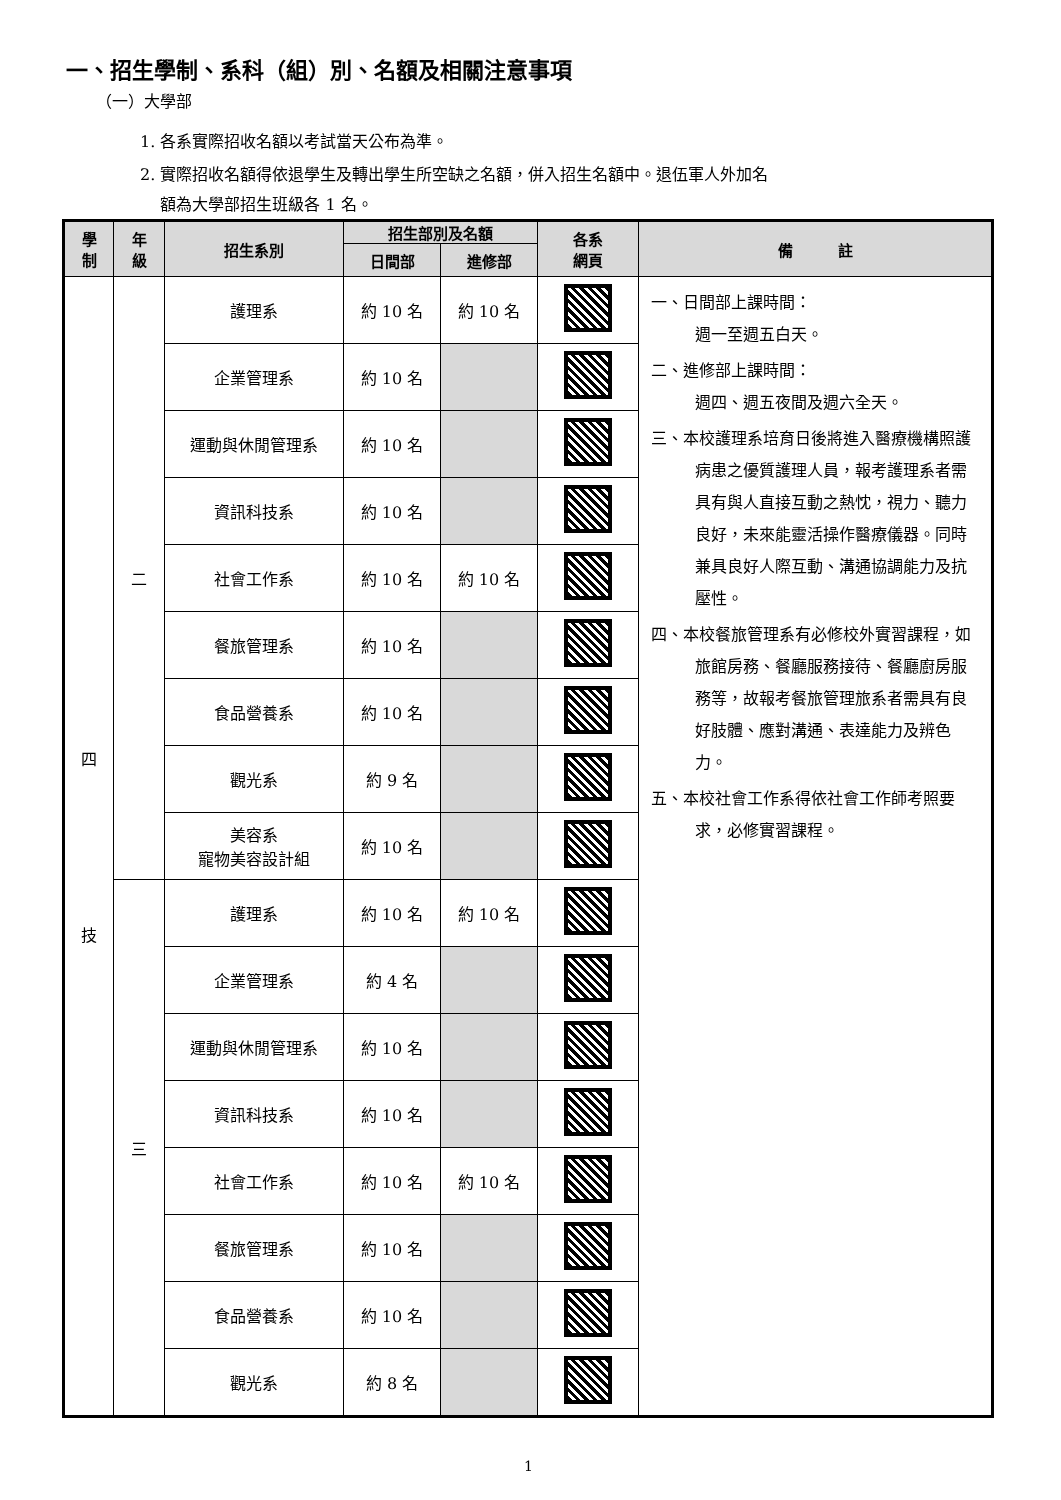一、招生學制、系科（組）別、名額及相關注意事項
（一）大學部
1. 各系實際招收名額以考試當天公布為準。
2. 實際招收名額得依退學生及轉出學生所空缺之名額，併入招生名額中。退伍軍人外加名
額為大學部招生班級各 1 名。
| 學 制 | 年 級 | 招生系別 | 招生部別及名額 | | 各系 網頁 | 備 註 |
| --- | --- | --- | --- | --- | --- | --- |
| | | | 日間部 | 進修部 | | |
| 四 技 | 二 | 護理系 | 約 10 名 | 約 10 名 | | 一、日間部上課時間： 週一至週五白天。 二、進修部上課時間： 週四、週五夜間及週六全天。 三、本校護理系培育日後將進入醫療機構照護病患之優質護理人員，報考護理系者需具有與人直接互動之熱忱，視力、聽力良好，未來能靈活操作醫療儀器。同時兼具良好人際互動、溝通協調能力及抗壓性。 四、本校餐旅管理系有必修校外實習課程，如旅館房務、餐廳服務接待、餐廳廚房服務等，故報考餐旅管理旅系者需具有良好肢體、應對溝通、表達能力及辨色力。 五、本校社會工作系得依社會工作師考照要求，必修實習課程。 |
| | | 企業管理系 | 約 10 名 | | | |
| | | 運動與休閒管理系 | 約 10 名 | | | |
| | | 資訊科技系 | 約 10 名 | | | |
| | | 社會工作系 | 約 10 名 | 約 10 名 | | |
| | | 餐旅管理系 | 約 10 名 | | | |
| | | 食品營養系 | 約 10 名 | | | |
| | | 觀光系 | 約 9 名 | | | |
| | | 美容系 寵物美容設計組 | 約 10 名 | | | |
| | 三 | 護理系 | 約 10 名 | 約 10 名 | | |
| | | 企業管理系 | 約 4 名 | | | |
| | | 運動與休閒管理系 | 約 10 名 | | | |
| | | 資訊科技系 | 約 10 名 | | | |
| | | 社會工作系 | 約 10 名 | 約 10 名 | | |
| | | 餐旅管理系 | 約 10 名 | | | |
| | | 食品營養系 | 約 10 名 | | | |
| | | 觀光系 | 約 8 名 | | | |
1